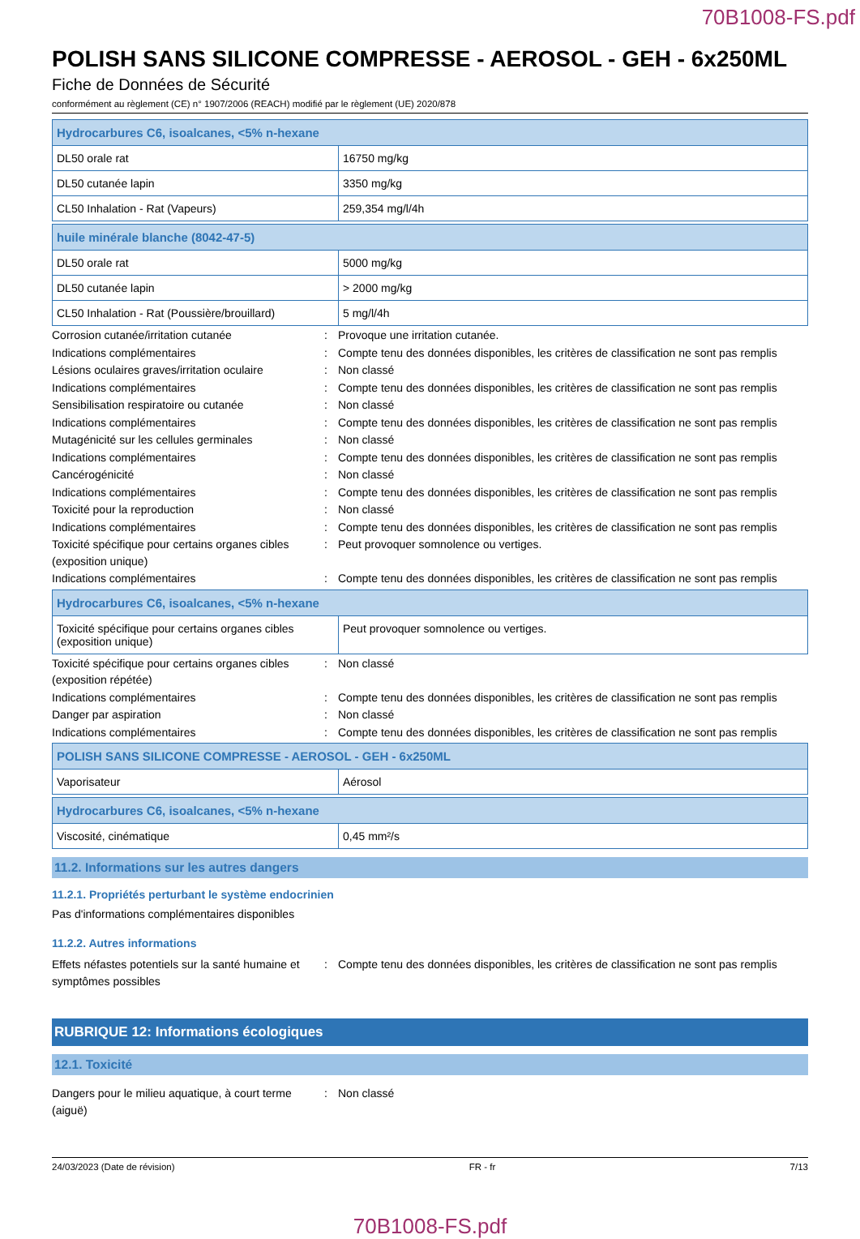70B1008-FS.pdf
POLISH SANS SILICONE COMPRESSE - AEROSOL - GEH - 6x250ML
Fiche de Données de Sécurité
conformément au règlement (CE) n° 1907/2006 (REACH) modifié par le règlement (UE) 2020/878
| Hydrocarbures C6, isoalcanes, <5% n-hexane | |
| --- | --- |
| DL50 orale rat | 16750 mg/kg |
| DL50 cutanée lapin | 3350 mg/kg |
| CL50 Inhalation - Rat (Vapeurs) | 259,354 mg/l/4h |
| huile minérale blanche (8042-47-5) | |
| --- | --- |
| DL50 orale rat | 5000 mg/kg |
| DL50 cutanée lapin | > 2000 mg/kg |
| CL50 Inhalation - Rat (Poussière/brouillard) | 5 mg/l/4h |
Corrosion cutanée/irritation cutanée : Provoque une irritation cutanée.
Indications complémentaires : Compte tenu des données disponibles, les critères de classification ne sont pas remplis
Lésions oculaires graves/irritation oculaire
: Non classé
Indications complémentaires : Compte tenu des données disponibles, les critères de classification ne sont pas remplis
Sensibilisation respiratoire ou cutanée : Non classé
Indications complémentaires : Compte tenu des données disponibles, les critères de classification ne sont pas remplis
Mutagénicité sur les cellules germinales : Non classé
Indications complémentaires : Compte tenu des données disponibles, les critères de classification ne sont pas remplis
Cancérogénicité : Non classé
Indications complémentaires : Compte tenu des données disponibles, les critères de classification ne sont pas remplis
Toxicité pour la reproduction : Non classé
Indications complémentaires : Compte tenu des données disponibles, les critères de classification ne sont pas remplis
Toxicité spécifique pour certains organes cibles (exposition unique)
: Peut provoquer somnolence ou vertiges.
Indications complémentaires : Compte tenu des données disponibles, les critères de classification ne sont pas remplis
| Hydrocarbures C6, isoalcanes, <5% n-hexane | |
| --- | --- |
| Toxicité spécifique pour certains organes cibles (exposition unique) | Peut provoquer somnolence ou vertiges. |
Toxicité spécifique pour certains organes cibles (exposition répétée)
: Non classé
Indications complémentaires : Compte tenu des données disponibles, les critères de classification ne sont pas remplis
Danger par aspiration : Non classé
Indications complémentaires : Compte tenu des données disponibles, les critères de classification ne sont pas remplis
| POLISH SANS SILICONE COMPRESSE - AEROSOL - GEH - 6x250ML | |
| --- | --- |
| Vaporisateur | Aérosol |
| Hydrocarbures C6, isoalcanes, <5% n-hexane | |
| --- | --- |
| Viscosité, cinématique | 0,45 mm²/s |
11.2. Informations sur les autres dangers
11.2.1. Propriétés perturbant le système endocrinien
Pas d'informations complémentaires disponibles
11.2.2. Autres informations
Effets néfastes potentiels sur la santé humaine et symptômes possibles
: Compte tenu des données disponibles, les critères de classification ne sont pas remplis
RUBRIQUE 12: Informations écologiques
12.1. Toxicité
Dangers pour le milieu aquatique, à court terme (aiguë)
: Non classé
24/03/2023 (Date de révision) FR - fr 7/13
70B1008-FS.pdf